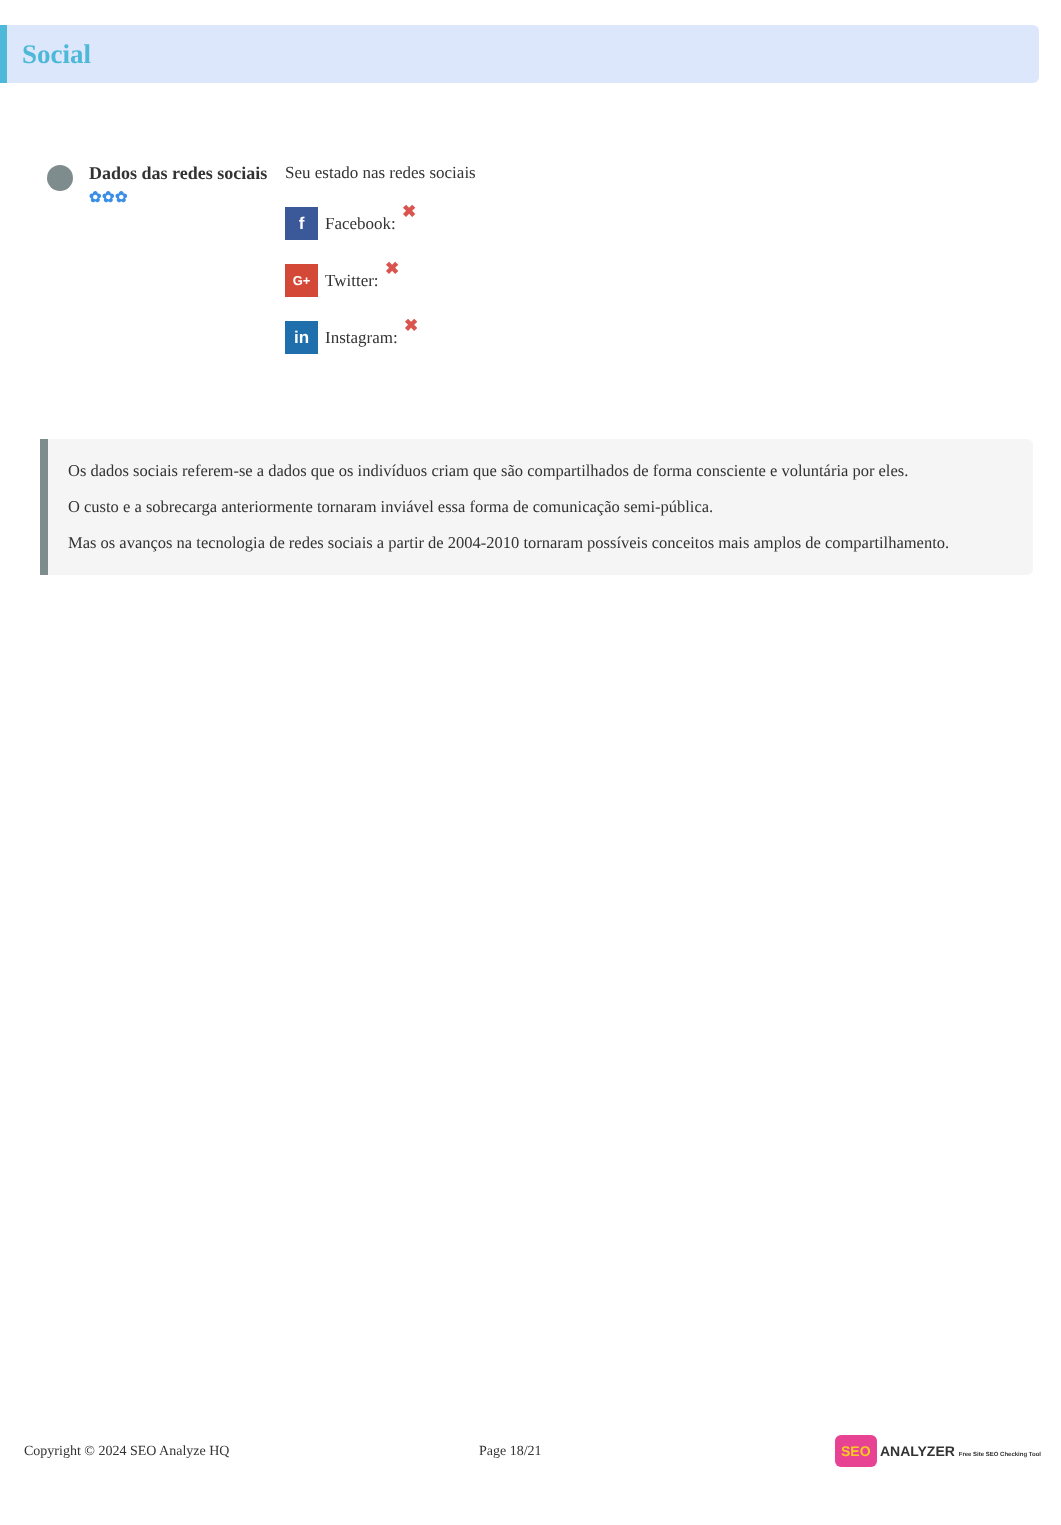Social
Dados das redes sociais
✿✿✿
Seu estado nas redes sociais
f Facebook: ✖
G+ Twitter: ✖
in Instagram: ✖
Os dados sociais referem-se a dados que os indivíduos criam que são compartilhados de forma consciente e voluntária por eles.
O custo e a sobrecarga anteriormente tornaram inviável essa forma de comunicação semi-pública.
Mas os avanços na tecnologia de redes sociais a partir de 2004-2010 tornaram possíveis conceitos mais amplos de compartilhamento.
Copyright © 2024 SEO Analyze HQ Page 18/21 SEO ANALYZER Free Site SEO Checking Tool